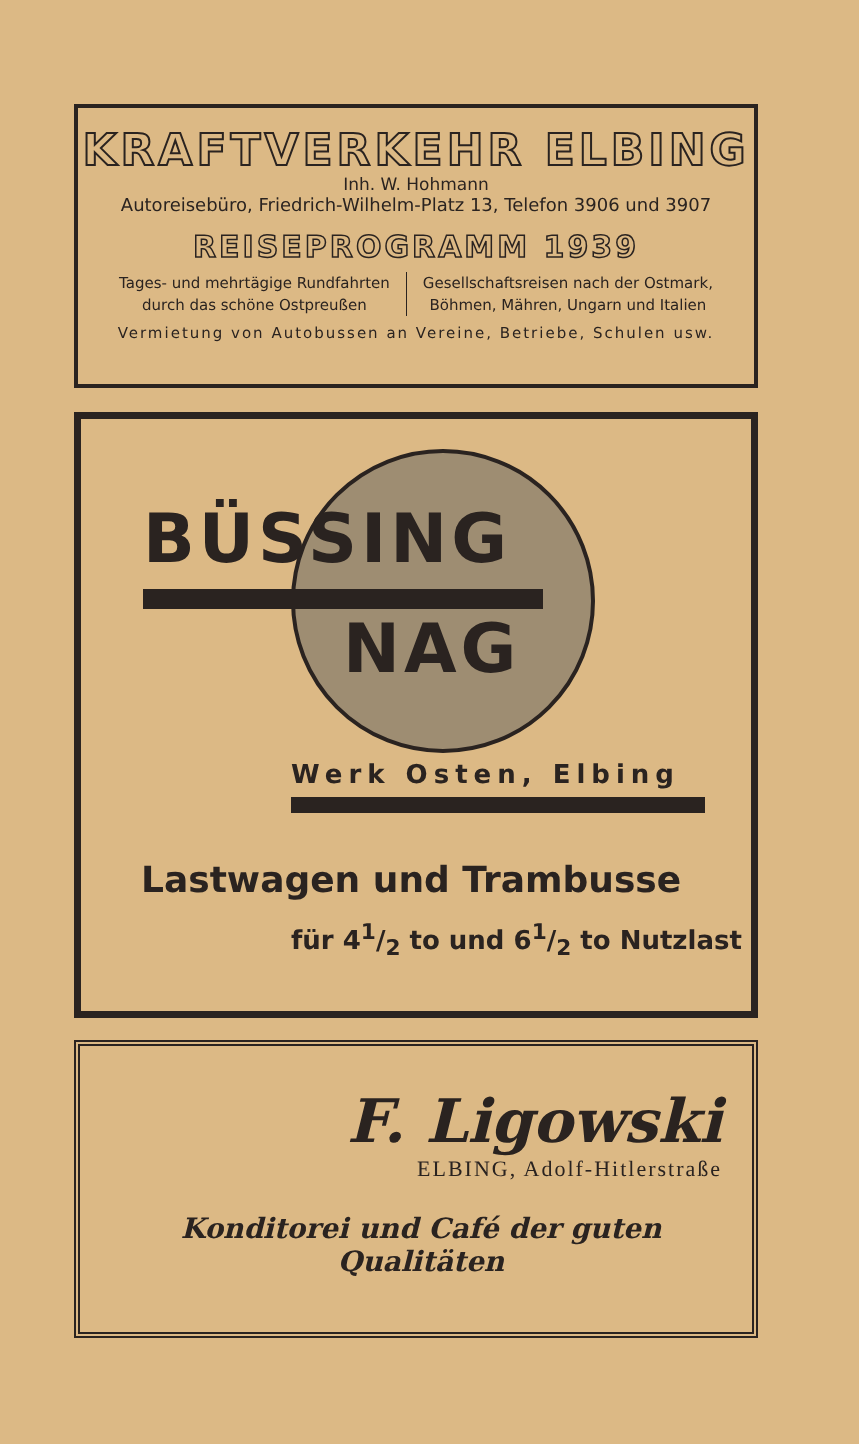KRAFTVERKEHR ELBING
Inh. W. Hohmann
Autoreisebüro, Friedrich-Wilhelm-Platz 13, Telefon 3906 und 3907
REISEPROGRAMM 1939
Tages- und mehrtägige Rundfahrten
durch das schöne Ostpreußen
Gesellschaftsreisen nach der Ostmark,
Böhmen, Mähren, Ungarn und Italien
Vermietung von Autobussen an Vereine, Betriebe, Schulen usw.
BÜSSING
NAG
Werk Osten, Elbing
Lastwagen und Trambusse
für 41/2 to und 61/2 to Nutzlast
F. Ligowski
ELBING, Adolf-Hitlerstraße
Konditorei und Café der guten Qualitäten